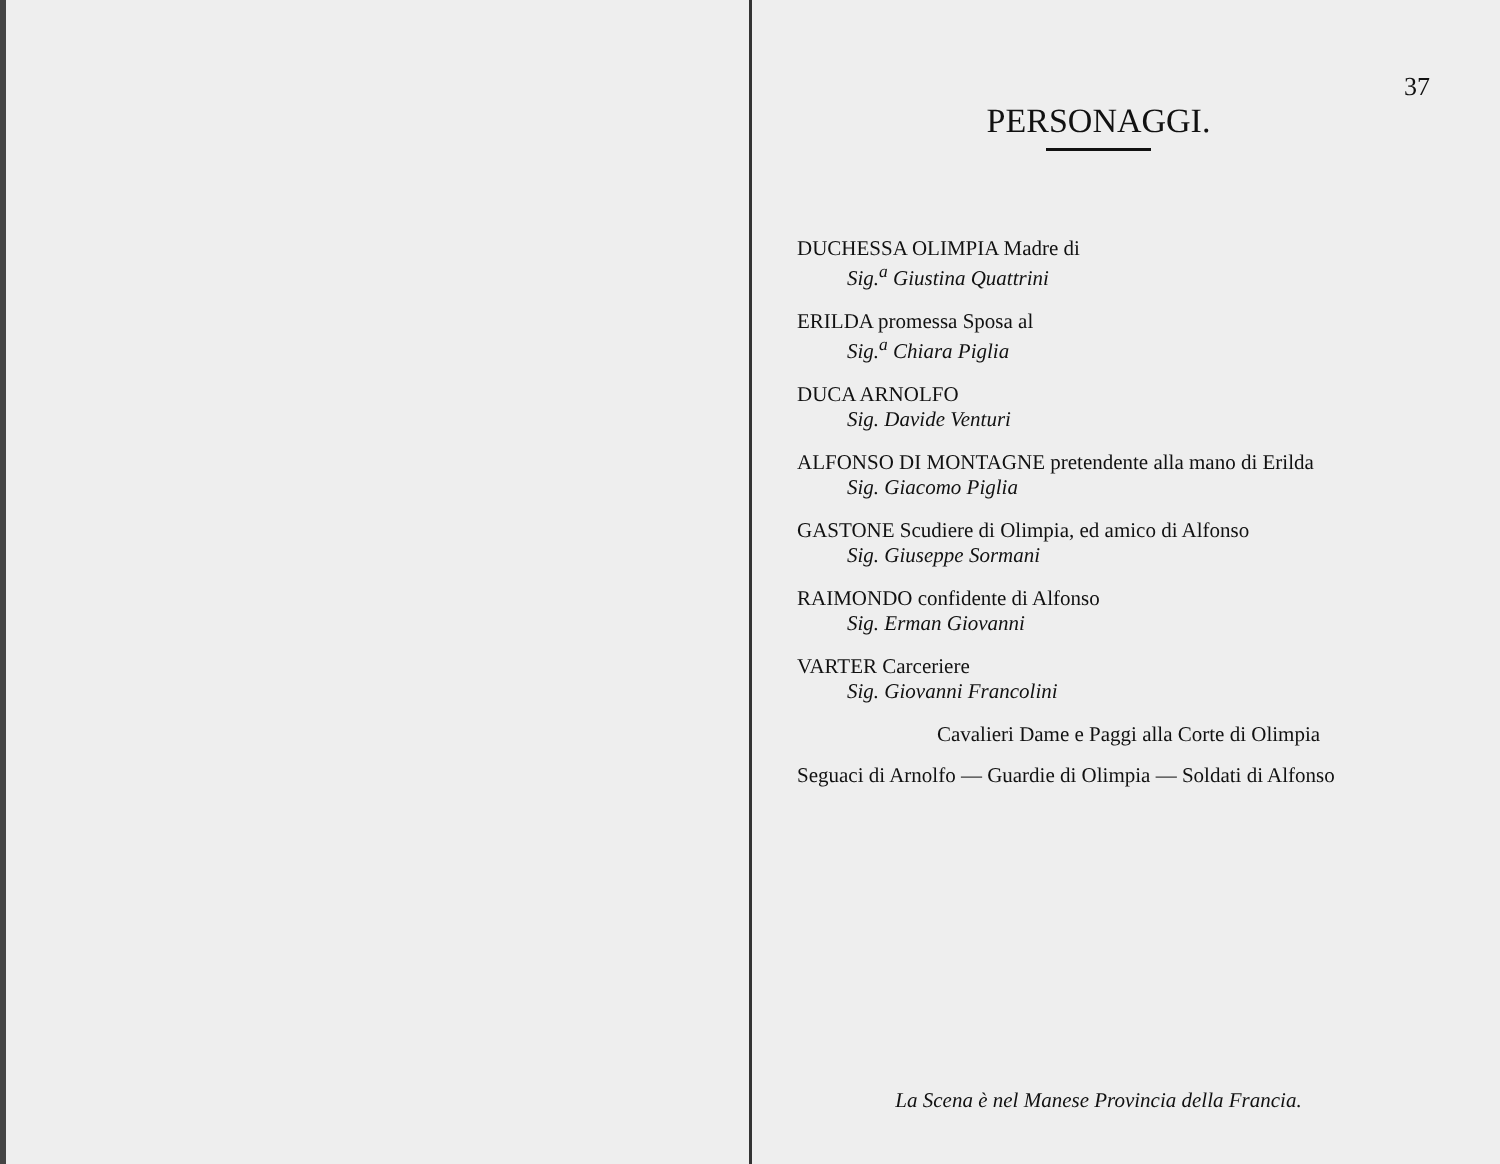37
PERSONAGGI.
DUCHESSA OLIMPIA Madre di
Sig.<sup>a</sup> Giustina Quattrini
ERILDA promessa Sposa al
Sig.<sup>a</sup> Chiara Piglia
DUCA ARNOLFO
Sig. Davide Venturi
ALFONSO DI MONTAGNE pretendente alla mano di Erilda
Sig. Giacomo Piglia
GASTONE Scudiere di Olimpia, ed amico di Alfonso
Sig. Giuseppe Sormani
RAIMONDO confidente di Alfonso
Sig. Erman Giovanni
VARTER Carceriere
Sig. Giovanni Francolini
Cavalieri Dame e Paggi alla Corte di Olimpia
Seguaci di Arnolfo — Guardie di Olimpia — Soldati di Alfonso
La Scena è nel Manese Provincia della Francia.